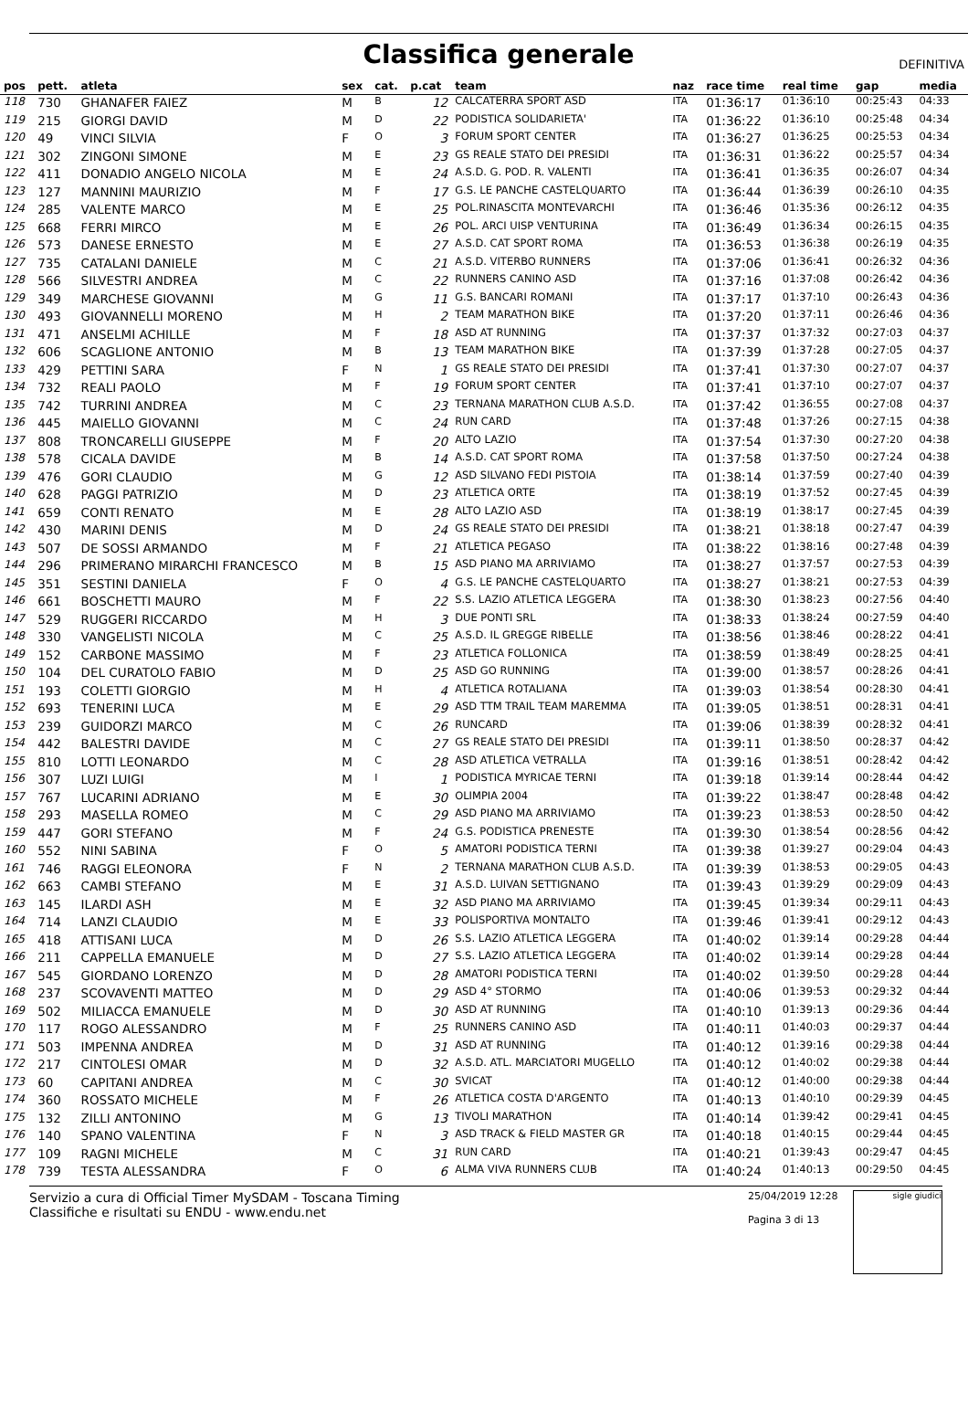Classifica generale
DEFINITIVA
| pos | pett. | atleta | sex | cat. | p.cat | team | naz | race time | real time | gap | media |
| --- | --- | --- | --- | --- | --- | --- | --- | --- | --- | --- | --- |
| 118 | 730 | GHANAFER FAIEZ | M | B | 12 | CALCATERRA SPORT ASD | ITA | 01:36:17 | 01:36:10 | 00:25:43 | 04:33 |
| 119 | 215 | GIORGI DAVID | M | D | 22 | PODISTICA SOLIDARIETA' | ITA | 01:36:22 | 01:36:10 | 00:25:48 | 04:34 |
| 120 | 49 | VINCI SILVIA | F | O | 3 | FORUM SPORT CENTER | ITA | 01:36:27 | 01:36:25 | 00:25:53 | 04:34 |
| 121 | 302 | ZINGONI SIMONE | M | E | 23 | GS REALE STATO DEI PRESIDI | ITA | 01:36:31 | 01:36:22 | 00:25:57 | 04:34 |
| 122 | 411 | DONADIO ANGELO NICOLA | M | E | 24 | A.S.D. G. POD. R. VALENTI | ITA | 01:36:41 | 01:36:35 | 00:26:07 | 04:34 |
| 123 | 127 | MANNINI MAURIZIO | M | F | 17 | G.S. LE PANCHE CASTELQUARTO | ITA | 01:36:44 | 01:36:39 | 00:26:10 | 04:35 |
| 124 | 285 | VALENTE MARCO | M | E | 25 | POL.RINASCITA MONTEVARCHI | ITA | 01:36:46 | 01:35:36 | 00:26:12 | 04:35 |
| 125 | 668 | FERRI MIRCO | M | E | 26 | POL. ARCI UISP VENTURINA | ITA | 01:36:49 | 01:36:34 | 00:26:15 | 04:35 |
| 126 | 573 | DANESE ERNESTO | M | E | 27 | A.S.D. CAT SPORT ROMA | ITA | 01:36:53 | 01:36:38 | 00:26:19 | 04:35 |
| 127 | 735 | CATALANI DANIELE | M | C | 21 | A.S.D. VITERBO RUNNERS | ITA | 01:37:06 | 01:36:41 | 00:26:32 | 04:36 |
| 128 | 566 | SILVESTRI ANDREA | M | C | 22 | RUNNERS CANINO ASD | ITA | 01:37:16 | 01:37:08 | 00:26:42 | 04:36 |
| 129 | 349 | MARCHESE GIOVANNI | M | G | 11 | G.S. BANCARI ROMANI | ITA | 01:37:17 | 01:37:10 | 00:26:43 | 04:36 |
| 130 | 493 | GIOVANNELLI MORENO | M | H | 2 | TEAM MARATHON BIKE | ITA | 01:37:20 | 01:37:11 | 00:26:46 | 04:36 |
| 131 | 471 | ANSELMI ACHILLE | M | F | 18 | ASD AT RUNNING | ITA | 01:37:37 | 01:37:32 | 00:27:03 | 04:37 |
| 132 | 606 | SCAGLIONE ANTONIO | M | B | 13 | TEAM MARATHON BIKE | ITA | 01:37:39 | 01:37:28 | 00:27:05 | 04:37 |
| 133 | 429 | PETTINI SARA | F | N | 1 | GS REALE STATO DEI PRESIDI | ITA | 01:37:41 | 01:37:30 | 00:27:07 | 04:37 |
| 134 | 732 | REALI PAOLO | M | F | 19 | FORUM SPORT CENTER | ITA | 01:37:41 | 01:37:10 | 00:27:07 | 04:37 |
| 135 | 742 | TURRINI ANDREA | M | C | 23 | TERNANA MARATHON CLUB A.S.D. | ITA | 01:37:42 | 01:36:55 | 00:27:08 | 04:37 |
| 136 | 445 | MAIELLO GIOVANNI | M | C | 24 | RUN CARD | ITA | 01:37:48 | 01:37:26 | 00:27:15 | 04:38 |
| 137 | 808 | TRONCARELLI GIUSEPPE | M | F | 20 | ALTO LAZIO | ITA | 01:37:54 | 01:37:30 | 00:27:20 | 04:38 |
| 138 | 578 | CICALA DAVIDE | M | B | 14 | A.S.D. CAT SPORT ROMA | ITA | 01:37:58 | 01:37:50 | 00:27:24 | 04:38 |
| 139 | 476 | GORI CLAUDIO | M | G | 12 | ASD SILVANO FEDI PISTOIA | ITA | 01:38:14 | 01:37:59 | 00:27:40 | 04:39 |
| 140 | 628 | PAGGI PATRIZIO | M | D | 23 | ATLETICA ORTE | ITA | 01:38:19 | 01:37:52 | 00:27:45 | 04:39 |
| 141 | 659 | CONTI RENATO | M | E | 28 | ALTO LAZIO ASD | ITA | 01:38:19 | 01:38:17 | 00:27:45 | 04:39 |
| 142 | 430 | MARINI DENIS | M | D | 24 | GS REALE STATO DEI PRESIDI | ITA | 01:38:21 | 01:38:18 | 00:27:47 | 04:39 |
| 143 | 507 | DE SOSSI ARMANDO | M | F | 21 | ATLETICA PEGASO | ITA | 01:38:22 | 01:38:16 | 00:27:48 | 04:39 |
| 144 | 296 | PRIMERANO MIRARCHI FRANCESCO | M | B | 15 | ASD PIANO MA ARRIVIAMO | ITA | 01:38:27 | 01:37:57 | 00:27:53 | 04:39 |
| 145 | 351 | SESTINI DANIELA | F | O | 4 | G.S. LE PANCHE CASTELQUARTO | ITA | 01:38:27 | 01:38:21 | 00:27:53 | 04:39 |
| 146 | 661 | BOSCHETTI MAURO | M | F | 22 | S.S. LAZIO ATLETICA LEGGERA | ITA | 01:38:30 | 01:38:23 | 00:27:56 | 04:40 |
| 147 | 529 | RUGGERI RICCARDO | M | H | 3 | DUE PONTI SRL | ITA | 01:38:33 | 01:38:24 | 00:27:59 | 04:40 |
| 148 | 330 | VANGELISTI NICOLA | M | C | 25 | A.S.D. IL GREGGE RIBELLE | ITA | 01:38:56 | 01:38:46 | 00:28:22 | 04:41 |
| 149 | 152 | CARBONE MASSIMO | M | F | 23 | ATLETICA FOLLONICA | ITA | 01:38:59 | 01:38:49 | 00:28:25 | 04:41 |
| 150 | 104 | DEL CURATOLO FABIO | M | D | 25 | ASD GO RUNNING | ITA | 01:39:00 | 01:38:57 | 00:28:26 | 04:41 |
| 151 | 193 | COLETTI GIORGIO | M | H | 4 | ATLETICA ROTALIANA | ITA | 01:39:03 | 01:38:54 | 00:28:30 | 04:41 |
| 152 | 693 | TENERINI LUCA | M | E | 29 | ASD TTM TRAIL TEAM MAREMMA | ITA | 01:39:05 | 01:38:51 | 00:28:31 | 04:41 |
| 153 | 239 | GUIDORZI MARCO | M | C | 26 | RUNCARD | ITA | 01:39:06 | 01:38:39 | 00:28:32 | 04:41 |
| 154 | 442 | BALESTRI DAVIDE | M | C | 27 | GS REALE STATO DEI PRESIDI | ITA | 01:39:11 | 01:38:50 | 00:28:37 | 04:42 |
| 155 | 810 | LOTTI LEONARDO | M | C | 28 | ASD ATLETICA VETRALLA | ITA | 01:39:16 | 01:38:51 | 00:28:42 | 04:42 |
| 156 | 307 | LUZI LUIGI | M | I | 1 | PODISTICA MYRICAE TERNI | ITA | 01:39:18 | 01:39:14 | 00:28:44 | 04:42 |
| 157 | 767 | LUCARINI ADRIANO | M | E | 30 | OLIMPIA 2004 | ITA | 01:39:22 | 01:38:47 | 00:28:48 | 04:42 |
| 158 | 293 | MASELLA ROMEO | M | C | 29 | ASD PIANO MA ARRIVIAMO | ITA | 01:39:23 | 01:38:53 | 00:28:50 | 04:42 |
| 159 | 447 | GORI STEFANO | M | F | 24 | G.S. PODISTICA PRENESTE | ITA | 01:39:30 | 01:38:54 | 00:28:56 | 04:42 |
| 160 | 552 | NINI SABINA | F | O | 5 | AMATORI PODISTICA TERNI | ITA | 01:39:38 | 01:39:27 | 00:29:04 | 04:43 |
| 161 | 746 | RAGGI ELEONORA | F | N | 2 | TERNANA MARATHON CLUB A.S.D. | ITA | 01:39:39 | 01:38:53 | 00:29:05 | 04:43 |
| 162 | 663 | CAMBI STEFANO | M | E | 31 | A.S.D. LUIVAN SETTIGNANO | ITA | 01:39:43 | 01:39:29 | 00:29:09 | 04:43 |
| 163 | 145 | ILARDI ASH | M | E | 32 | ASD PIANO MA ARRIVIAMO | ITA | 01:39:45 | 01:39:34 | 00:29:11 | 04:43 |
| 164 | 714 | LANZI CLAUDIO | M | E | 33 | POLISPORTIVA MONTALTO | ITA | 01:39:46 | 01:39:41 | 00:29:12 | 04:43 |
| 165 | 418 | ATTISANI LUCA | M | D | 26 | S.S. LAZIO ATLETICA LEGGERA | ITA | 01:40:02 | 01:39:14 | 00:29:28 | 04:44 |
| 166 | 211 | CAPPELLA EMANUELE | M | D | 27 | S.S. LAZIO ATLETICA LEGGERA | ITA | 01:40:02 | 01:39:14 | 00:29:28 | 04:44 |
| 167 | 545 | GIORDANO LORENZO | M | D | 28 | AMATORI PODISTICA TERNI | ITA | 01:40:02 | 01:39:50 | 00:29:28 | 04:44 |
| 168 | 237 | SCOVAVENTI MATTEO | M | D | 29 | ASD 4° STORMO | ITA | 01:40:06 | 01:39:53 | 00:29:32 | 04:44 |
| 169 | 502 | MILIACCA EMANUELE | M | D | 30 | ASD AT RUNNING | ITA | 01:40:10 | 01:39:13 | 00:29:36 | 04:44 |
| 170 | 117 | ROGO ALESSANDRO | M | F | 25 | RUNNERS CANINO ASD | ITA | 01:40:11 | 01:40:03 | 00:29:37 | 04:44 |
| 171 | 503 | IMPENNA ANDREA | M | D | 31 | ASD AT RUNNING | ITA | 01:40:12 | 01:39:16 | 00:29:38 | 04:44 |
| 172 | 217 | CINTOLESI OMAR | M | D | 32 | A.S.D. ATL. MARCIATORI MUGELLO | ITA | 01:40:12 | 01:40:02 | 00:29:38 | 04:44 |
| 173 | 60 | CAPITANI ANDREA | M | C | 30 | SVICAT | ITA | 01:40:12 | 01:40:00 | 00:29:38 | 04:44 |
| 174 | 360 | ROSSATO MICHELE | M | F | 26 | ATLETICA COSTA D'ARGENTO | ITA | 01:40:13 | 01:40:10 | 00:29:39 | 04:45 |
| 175 | 132 | ZILLI ANTONINO | M | G | 13 | TIVOLI MARATHON | ITA | 01:40:14 | 01:39:42 | 00:29:41 | 04:45 |
| 176 | 140 | SPANO VALENTINA | F | N | 3 | ASD TRACK & FIELD MASTER GR | ITA | 01:40:18 | 01:40:15 | 00:29:44 | 04:45 |
| 177 | 109 | RAGNI MICHELE | M | C | 31 | RUN CARD | ITA | 01:40:21 | 01:39:43 | 00:29:47 | 04:45 |
| 178 | 739 | TESTA ALESSANDRA | F | O | 6 | ALMA VIVA RUNNERS CLUB | ITA | 01:40:24 | 01:40:13 | 00:29:50 | 04:45 |
Servizio a cura di Official Timer MySDAM - Toscana Timing
Classifiche e risultati su ENDU - www.endu.net
25/04/2019 12:28
Pagina 3 di 13
sigle giudici